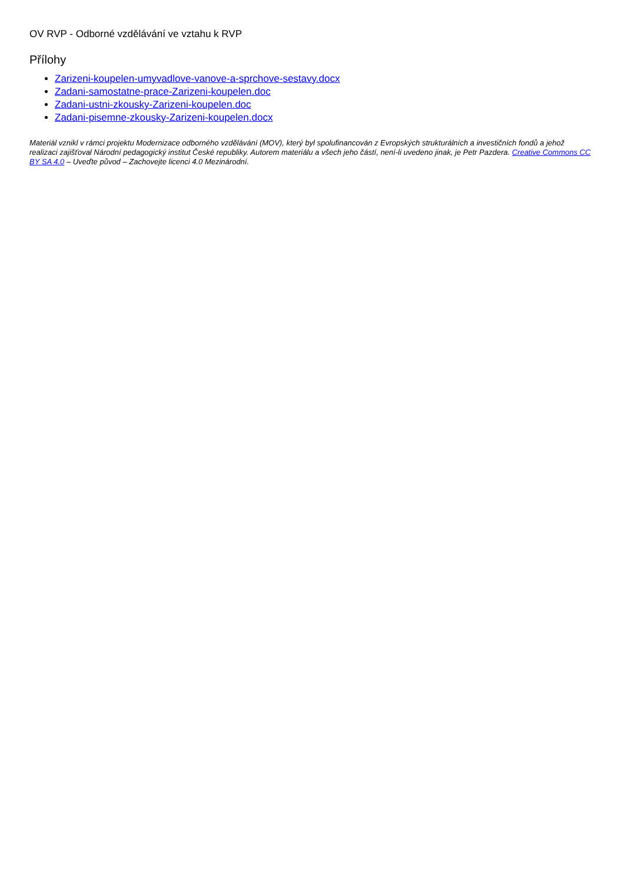OV RVP - Odborné vzdělávání ve vztahu k RVP
Přílohy
Zarizeni-koupelen-umyvadlove-vanove-a-sprchove-sestavy.docx
Zadani-samostatne-prace-Zarizeni-koupelen.doc
Zadani-ustni-zkousky-Zarizeni-koupelen.doc
Zadani-pisemne-zkousky-Zarizeni-koupelen.docx
Materiál vznikl v rámci projektu Modernizace odborného vzdělávání (MOV), který byl spolufinancován z Evropských strukturálních a investičních fondů a jehož realizaci zajišťoval Národní pedagogický institut České republiky. Autorem materiálu a všech jeho částí, není-li uvedeno jinak, je Petr Pazdera. Creative Commons CC BY SA 4.0 – Uveďte původ – Zachovejte licenci 4.0 Mezinárodní.